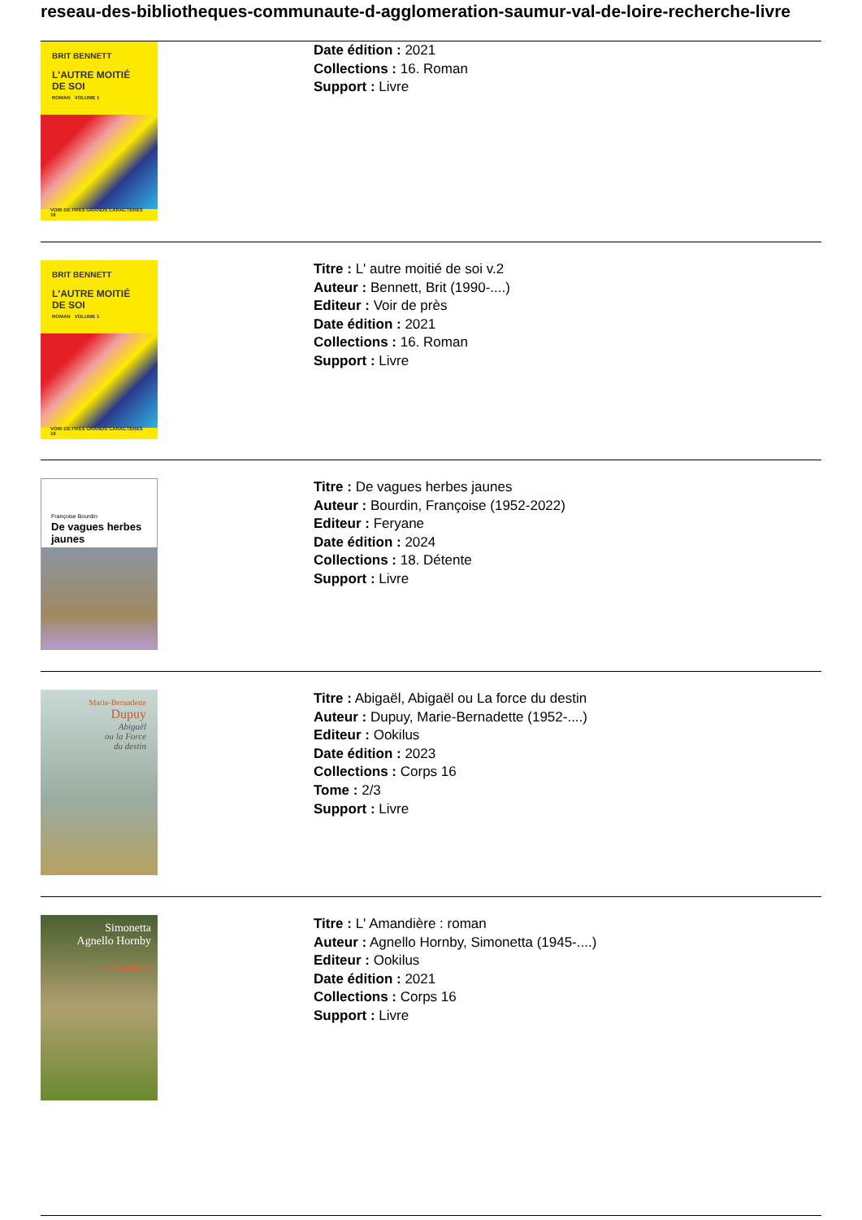reseau-des-bibliotheques-communaute-d-agglomeration-saumur-val-de-loire-recherche-livre
BRIT BENNETT
L'AUTRE MOITIÉ
DE SOI
ROMAN VOLUME 1
VOIR DE PRÈS GRANDS CARACTÈRES 16
Date édition : 2021
Collections : 16. Roman
Support : Livre
BRIT BENNETT
L'AUTRE MOITIÉ
DE SOI
ROMAN VOLUME 1
VOIR DE PRÈS GRANDS CARACTÈRES 16
Titre : L' autre moitié de soi v.2
Auteur : Bennett, Brit (1990-....)
Editeur : Voir de près
Date édition : 2021
Collections : 16. Roman
Support : Livre
Françoise Bourdin
De vagues herbes jaunes
Titre : De vagues herbes jaunes
Auteur : Bourdin, Françoise (1952-2022)
Editeur : Feryane
Date édition : 2024
Collections : 18. Détente
Support : Livre
Marie-Bernadette
Dupuy
Abigaël
ou la Force
du destin
Titre : Abigaël, Abigaël ou La force du destin
Auteur : Dupuy, Marie-Bernadette (1952-....)
Editeur : Ookilus
Date édition : 2023
Collections : Corps 16
Tome : 2/3
Support : Livre
Simonetta
Agnello Hornby
L'Amandière
Titre : L' Amandière : roman
Auteur : Agnello Hornby, Simonetta (1945-....)
Editeur : Ookilus
Date édition : 2021
Collections : Corps 16
Support : Livre